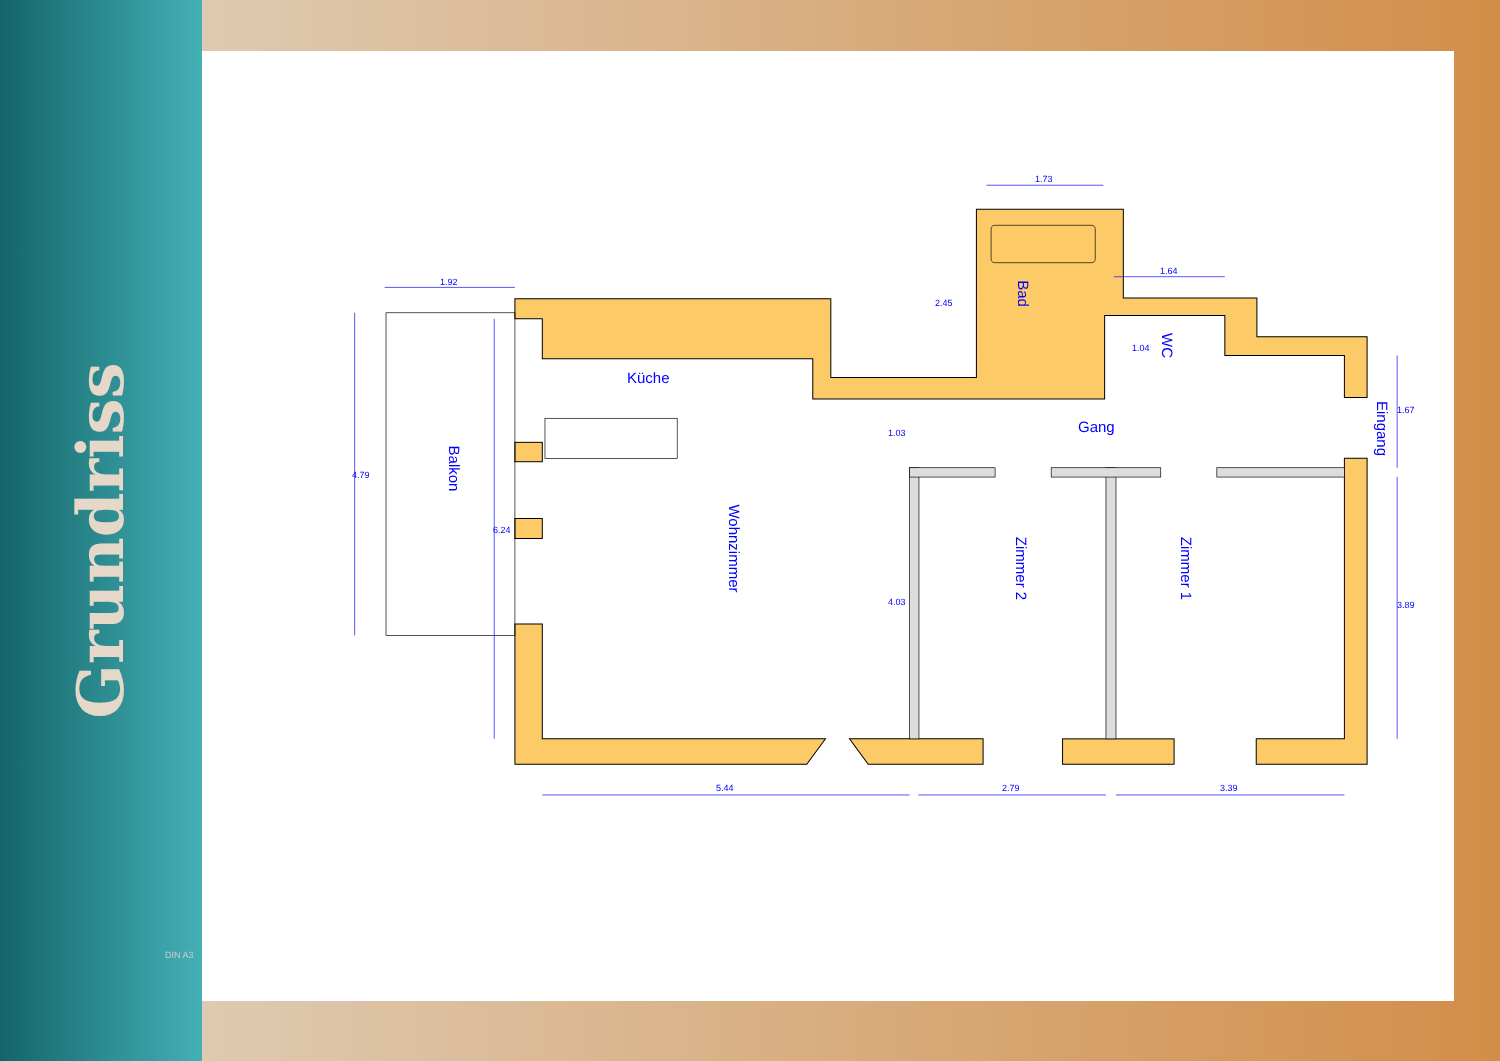Grundriss
Küche
Gang
Balkon
Wohnzimmer
Bad
WC
Zimmer 2 Zimmer 1
Eingang
1.92
1.73
1.64
5.44 2.79 3.39
4.79
6.24
2.45
1.03
4.03
1.04
1.67
3.89
DIN A3